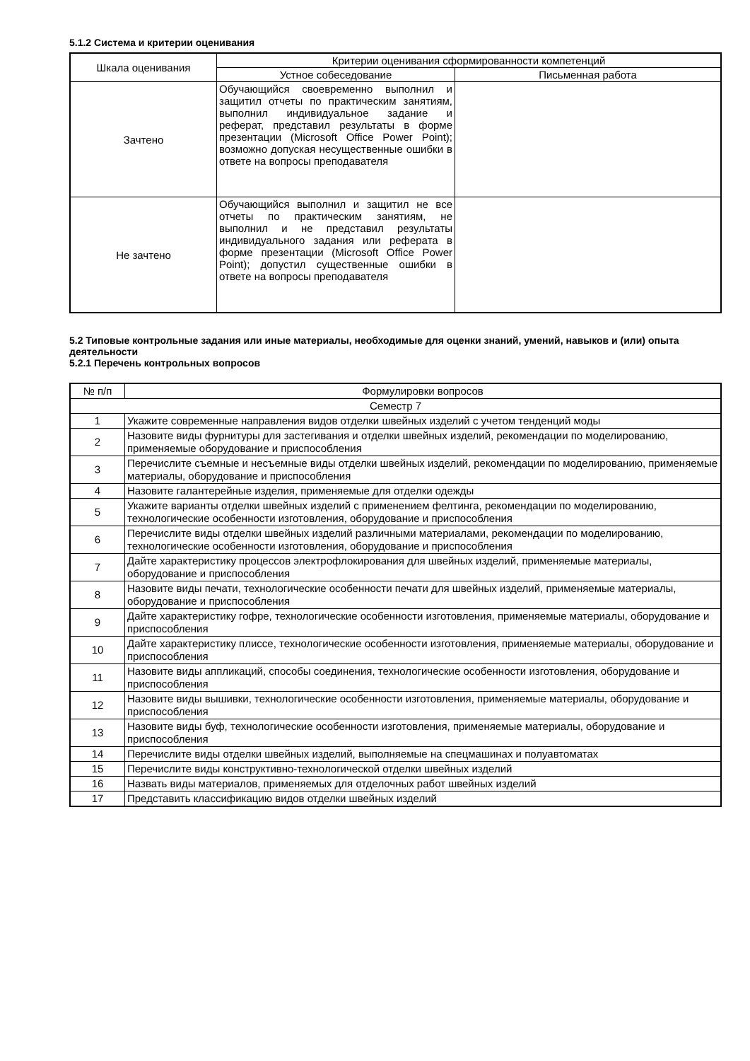5.1.2 Система и критерии оценивания
| Шкала оценивания | Критерии оценивания сформированности компетенций | |
| --- | --- | --- |
| | Устное собеседование | Письменная работа |
| Зачтено | Обучающийся своевременно выполнил и защитил отчеты по практическим занятиям, выполнил индивидуальное задание и реферат, представил результаты в форме презентации (Microsoft Office Power Point); возможно допуская несущественные ошибки в ответе на вопросы преподавателя | |
| Не зачтено | Обучающийся выполнил и защитил не все отчеты по практическим занятиям, не выполнил и не представил результаты индивидуального задания или реферата в форме презентации (Microsoft Office Power Point); допустил существенные ошибки в ответе на вопросы преподавателя | |
5.2 Типовые контрольные задания или иные материалы, необходимые для оценки знаний, умений, навыков и (или) опыта деятельности
5.2.1 Перечень контрольных вопросов
| № п/п | Формулировки вопросов |
| Семестр 7 | |
| 1 | Укажите современные направления видов отделки швейных изделий с учетом тенденций моды |
| 2 | Назовите виды фурнитуры для застегивания и отделки швейных изделий, рекомендации по моделированию, применяемые оборудование и приспособления |
| 3 | Перечислите съемные и несъемные виды отделки швейных изделий, рекомендации по моделированию, применяемые материалы, оборудование и приспособления |
| 4 | Назовите галантерейные изделия, применяемые для отделки одежды |
| 5 | Укажите варианты отделки швейных изделий с применением фелтинга, рекомендации по моделированию, технологические особенности изготовления, оборудование и приспособления |
| 6 | Перечислите виды отделки швейных изделий различными материалами, рекомендации по моделированию, технологические особенности изготовления, оборудование и приспособления |
| 7 | Дайте характеристику процессов электрофлокирования для швейных изделий, применяемые материалы, оборудование и приспособления |
| 8 | Назовите виды печати, технологические особенности печати для швейных изделий, применяемые материалы, оборудование и приспособления |
| 9 | Дайте характеристику гофре, технологические особенности изготовления, применяемые материалы, оборудование и приспособления |
| 10 | Дайте характеристику плиссе, технологические особенности изготовления, применяемые материалы, оборудование и приспособления |
| 11 | Назовите виды аппликаций, способы соединения, технологические особенности изготовления, оборудование и приспособления |
| 12 | Назовите виды вышивки, технологические особенности изготовления, применяемые материалы, оборудование и приспособления |
| 13 | Назовите виды буф, технологические особенности изготовления, применяемые материалы, оборудование и приспособления |
| 14 | Перечислите виды отделки швейных изделий, выполняемые на спецмашинах и полуавтоматах |
| 15 | Перечислите виды конструктивно-технологической отделки швейных изделий |
| 16 | Назвать виды материалов, применяемых для отделочных работ швейных изделий |
| 17 | Представить классификацию видов отделки швейных изделий |